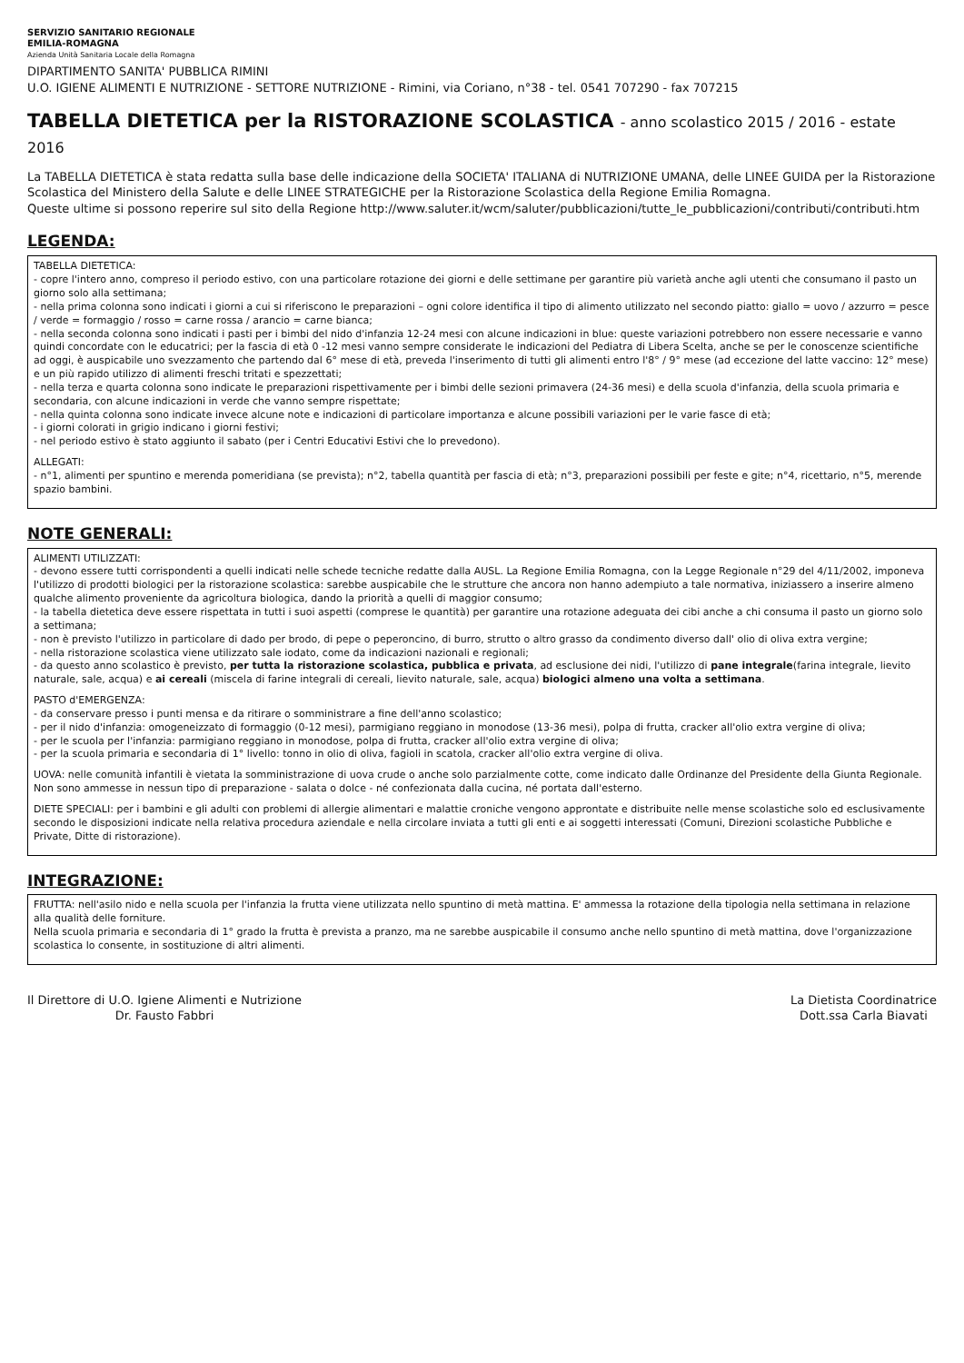SERVIZIO SANITARIO REGIONALE
EMILIA-ROMAGNA
Azienda Unità Sanitaria Locale della Romagna
DIPARTIMENTO SANITA' PUBBLICA RIMINI
U.O. IGIENE ALIMENTI E NUTRIZIONE - SETTORE NUTRIZIONE - Rimini, via Coriano, n°38 - tel. 0541 707290 - fax 707215
TABELLA DIETETICA per la RISTORAZIONE SCOLASTICA - anno scolastico 2015 / 2016 - estate 2016
La TABELLA DIETETICA è stata redatta sulla base delle indicazione della SOCIETA' ITALIANA di NUTRIZIONE UMANA, delle LINEE GUIDA per la Ristorazione Scolastica del Ministero della Salute e delle LINEE STRATEGICHE per la Ristorazione Scolastica della Regione Emilia Romagna.
Queste ultime si possono reperire sul sito della Regione http://www.saluter.it/wcm/saluter/pubblicazioni/tutte_le_pubblicazioni/contributi/contributi.htm
LEGENDA:
TABELLA DIETETICA:
- copre l'intero anno, compreso il periodo estivo, con una particolare rotazione dei giorni e delle settimane per garantire più varietà anche agli utenti che consumano il pasto un giorno solo alla settimana;
- nella prima colonna sono indicati i giorni a cui si riferiscono le preparazioni – ogni colore identifica il tipo di alimento utilizzato nel secondo piatto: giallo = uovo / azzurro = pesce / verde = formaggio / rosso = carne rossa / arancio = carne bianca;
- nella seconda colonna sono indicati i pasti per i bimbi del nido d'infanzia 12-24 mesi con alcune indicazioni in blue: queste variazioni potrebbero non essere necessarie e vanno quindi concordate con le educatrici; per la fascia di età 0 -12 mesi vanno sempre considerate le indicazioni del Pediatra di Libera Scelta, anche se per le conoscenze scientifiche ad oggi, è auspicabile uno svezzamento che partendo dal 6° mese di età, preveda l'inserimento di tutti gli alimenti entro l'8° / 9° mese (ad eccezione del latte vaccino: 12° mese) e un più rapido utilizzo di alimenti freschi tritati e spezzettati;
- nella terza e quarta colonna sono indicate le preparazioni rispettivamente per i bimbi delle sezioni primavera (24-36 mesi) e della scuola d'infanzia, della scuola primaria e secondaria, con alcune indicazioni in verde che vanno sempre rispettate;
- nella quinta colonna sono indicate invece alcune note e indicazioni di particolare importanza e alcune possibili variazioni per le varie fasce di età;
- i giorni colorati in grigio indicano i giorni festivi;
- nel periodo estivo è stato aggiunto il sabato (per i Centri Educativi Estivi che lo prevedono).
ALLEGATI:
- n°1, alimenti per spuntino e merenda pomeridiana (se prevista); n°2, tabella quantità per fascia di età; n°3, preparazioni possibili per feste e gite; n°4, ricettario, n°5, merende spazio bambini.
NOTE GENERALI:
ALIMENTI UTILIZZATI:
- devono essere tutti corrispondenti a quelli indicati nelle schede tecniche redatte dalla AUSL. La Regione Emilia Romagna, con la Legge Regionale n°29 del 4/11/2002, imponeva l'utilizzo di prodotti biologici per la ristorazione scolastica: sarebbe auspicabile che le strutture che ancora non hanno adempiuto a tale normativa, iniziassero a inserire almeno qualche alimento proveniente da agricoltura biologica, dando la priorità a quelli di maggior consumo;
- la tabella dietetica deve essere rispettata in tutti i suoi aspetti (comprese le quantità) per garantire una rotazione adeguata dei cibi anche a chi consuma il pasto un giorno solo a settimana;
- non è previsto l'utilizzo in particolare di dado per brodo, di pepe o peperoncino, di burro, strutto o altro grasso da condimento diverso dall' olio di oliva extra vergine;
- nella ristorazione scolastica viene utilizzato sale iodato, come da indicazioni nazionali e regionali;
- da questo anno scolastico è previsto, per tutta la ristorazione scolastica, pubblica e privata, ad esclusione dei nidi, l'utilizzo di pane integrale(farina integrale, lievito naturale, sale, acqua) e ai cereali (miscela di farine integrali di cereali, lievito naturale, sale, acqua) biologici almeno una volta a settimana.
PASTO d'EMERGENZA:
- da conservare presso i punti mensa e da ritirare o somministrare a fine dell'anno scolastico;
- per il nido d'infanzia: omogeneizzato di formaggio (0-12 mesi), parmigiano reggiano in monodose (13-36 mesi), polpa di frutta, cracker all'olio extra vergine di oliva;
- per le scuola per l'infanzia: parmigiano reggiano in monodose, polpa di frutta, cracker all'olio extra vergine di oliva;
- per la scuola primaria e secondaria di 1° livello: tonno in olio di oliva, fagioli in scatola, cracker all'olio extra vergine di oliva.
UOVA: nelle comunità infantili è vietata la somministrazione di uova crude o anche solo parzialmente cotte, come indicato dalle Ordinanze del Presidente della Giunta Regionale. Non sono ammesse in nessun tipo di preparazione - salata o dolce - né confezionata dalla cucina, né portata dall'esterno.
DIETE SPECIALI: per i bambini e gli adulti con problemi di allergie alimentari e malattie croniche vengono approntate e distribuite nelle mense scolastiche solo ed esclusivamente secondo le disposizioni indicate nella relativa procedura aziendale e nella circolare inviata a tutti gli enti e ai soggetti interessati (Comuni, Direzioni scolastiche Pubbliche e Private, Ditte di ristorazione).
INTEGRAZIONE:
FRUTTA: nell'asilo nido e nella scuola per l'infanzia la frutta viene utilizzata nello spuntino di metà mattina. E' ammessa la rotazione della tipologia nella settimana in relazione alla qualità delle forniture.
Nella scuola primaria e secondaria di 1° grado la frutta è prevista a pranzo, ma ne sarebbe auspicabile il consumo anche nello spuntino di metà mattina, dove l'organizzazione scolastica lo consente, in sostituzione di altri alimenti.
Il Direttore di U.O. Igiene Alimenti e Nutrizione
Dr. Fausto Fabbri
La Dietista Coordinatrice
Dott.ssa Carla Biavati